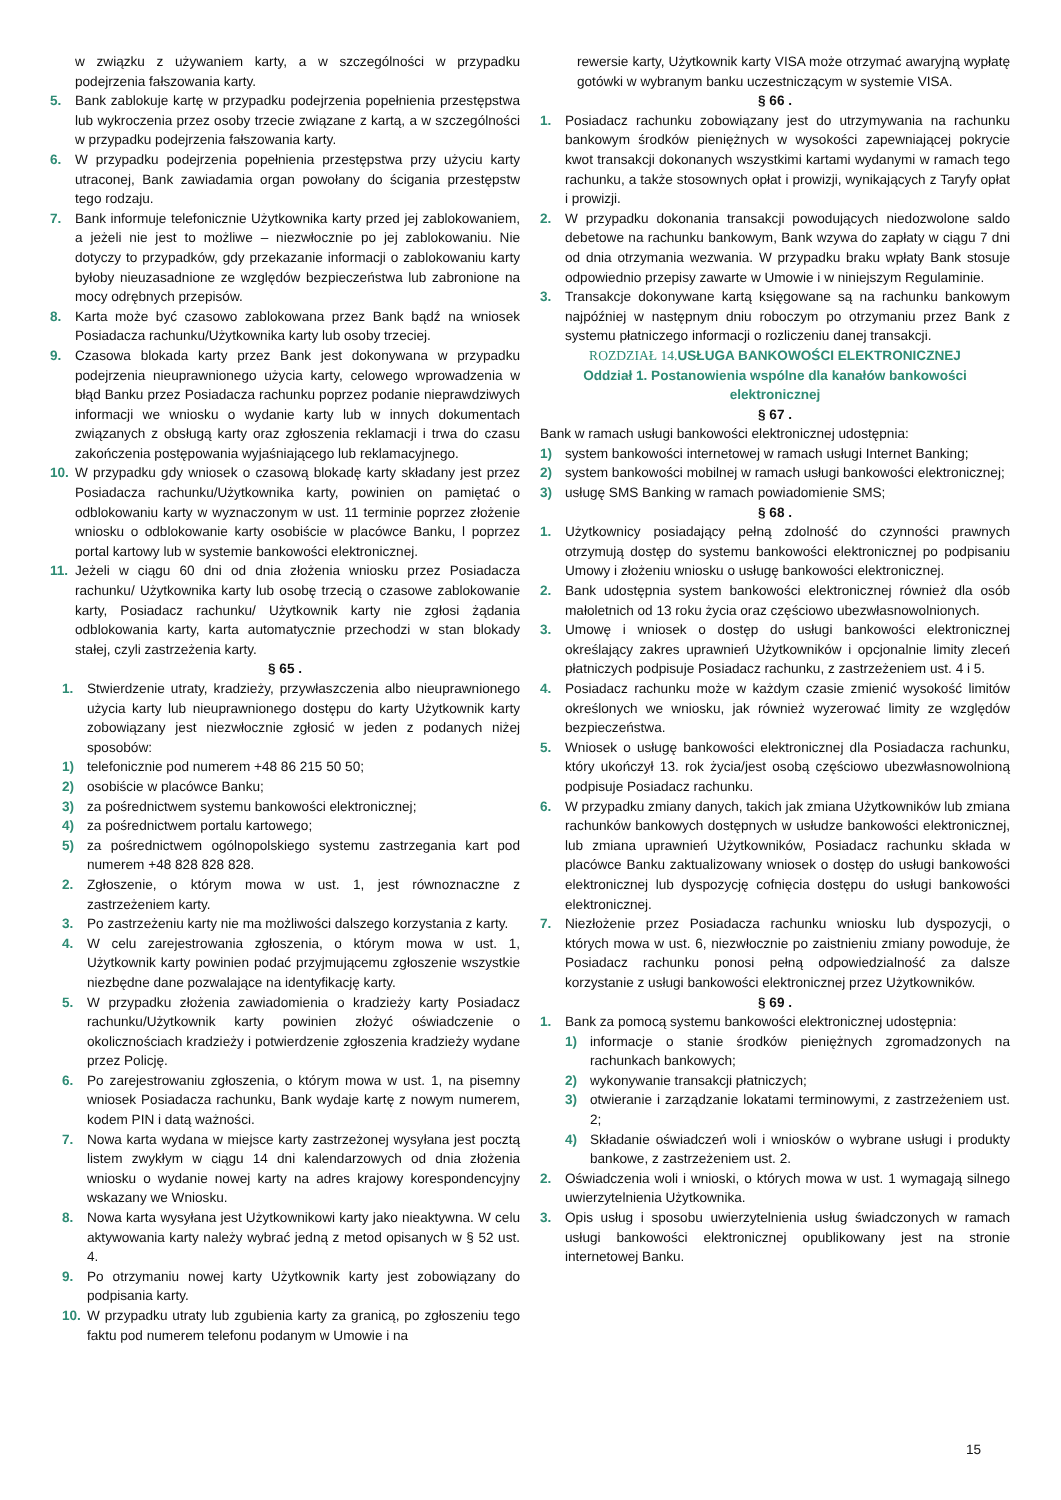w związku z używaniem karty, a w szczególności w przypadku podejrzenia fałszowania karty.
5. Bank zablokuje kartę w przypadku podejrzenia popełnienia przestępstwa lub wykroczenia przez osoby trzecie związane z kartą, a w szczególności w przypadku podejrzenia fałszowania karty.
6. W przypadku podejrzenia popełnienia przestępstwa przy użyciu karty utraconej, Bank zawiadamia organ powołany do ścigania przestępstw tego rodzaju.
7. Bank informuje telefonicznie Użytkownika karty przed jej zablokowaniem, a jeżeli nie jest to możliwe – niezwłocznie po jej zablokowaniu. Nie dotyczy to przypadków, gdy przekazanie informacji o zablokowaniu karty byłoby nieuzasadnione ze względów bezpieczeństwa lub zabronione na mocy odrębnych przepisów.
8. Karta może być czasowo zablokowana przez Bank bądź na wniosek Posiadacza rachunku/Użytkownika karty lub osoby trzeciej.
9. Czasowa blokada karty przez Bank jest dokonywana w przypadku podejrzenia nieuprawnionego użycia karty, celowego wprowadzenia w błąd Banku przez Posiadacza rachunku poprzez podanie nieprawdziwych informacji we wniosku o wydanie karty lub w innych dokumentach związanych z obsługą karty oraz zgłoszenia reklamacji i trwa do czasu zakończenia postępowania wyjaśniającego lub reklamacyjnego.
10. W przypadku gdy wniosek o czasową blokadę karty składany jest przez Posiadacza rachunku/Użytkownika karty, powinien on pamiętać o odblokowaniu karty w wyznaczonym w ust. 11 terminie poprzez złożenie wniosku o odblokowanie karty osobiście w placówce Banku, l poprzez portal kartowy lub w systemie bankowości elektronicznej.
11. Jeżeli w ciągu 60 dni od dnia złożenia wniosku przez Posiadacza rachunku/ Użytkownika karty lub osobę trzecią o czasowe zablokowanie karty, Posiadacz rachunku/ Użytkownik karty nie zgłosi żądania odblokowania karty, karta automatycznie przechodzi w stan blokady stałej, czyli zastrzeżenia karty.
§ 65 .
1. Stwierdzenie utraty, kradzieży, przywłaszczenia albo nieuprawnionego użycia karty lub nieuprawnionego dostępu do karty Użytkownik karty zobowiązany jest niezwłocznie zgłosić w jeden z podanych niżej sposobów:
1) telefonicznie pod numerem +48 86 215 50 50;
2) osobiście w placówce Banku;
3) za pośrednictwem systemu bankowości elektronicznej;
4) za pośrednictwem portalu kartowego;
5) za pośrednictwem ogólnopolskiego systemu zastrzegania kart pod numerem +48 828 828 828.
2. Zgłoszenie, o którym mowa w ust. 1, jest równoznaczne z zastrzeżeniem karty.
3. Po zastrzeżeniu karty nie ma możliwości dalszego korzystania z karty.
4. W celu zarejestrowania zgłoszenia, o którym mowa w ust. 1, Użytkownik karty powinien podać przyjmującemu zgłoszenie wszystkie niezbędne dane pozwalające na identyfikację karty.
5. W przypadku złożenia zawiadomienia o kradzieży karty Posiadacz rachunku/Użytkownik karty powinien złożyć oświadczenie o okolicznościach kradzieży i potwierdzenie zgłoszenia kradzieży wydane przez Policję.
6. Po zarejestrowaniu zgłoszenia, o którym mowa w ust. 1, na pisemny wniosek Posiadacza rachunku, Bank wydaje kartę z nowym numerem, kodem PIN i datą ważności.
7. Nowa karta wydana w miejsce karty zastrzeżonej wysyłana jest pocztą listem zwykłym w ciągu 14 dni kalendarzowych od dnia złożenia wniosku o wydanie nowej karty na adres krajowy korespondencyjny wskazany we Wniosku.
8. Nowa karta wysyłana jest Użytkownikowi karty jako nieaktywna. W celu aktywowania karty należy wybrać jedną z metod opisanych w § 52 ust. 4.
9. Po otrzymaniu nowej karty Użytkownik karty jest zobowiązany do podpisania karty.
10. W przypadku utraty lub zgubienia karty za granicą, po zgłoszeniu tego faktu pod numerem telefonu podanym w Umowie i na
rewersie karty, Użytkownik karty VISA może otrzymać awaryjną wypłatę gotówki w wybranym banku uczestniczącym w systemie VISA.
§ 66 .
1. Posiadacz rachunku zobowiązany jest do utrzymywania na rachunku bankowym środków pieniężnych w wysokości zapewniającej pokrycie kwot transakcji dokonanych wszystkimi kartami wydanymi w ramach tego rachunku, a także stosownych opłat i prowizji, wynikających z Taryfy opłat i prowizji.
2. W przypadku dokonania transakcji powodujących niedozwolone saldo debetowe na rachunku bankowym, Bank wzywa do zapłaty w ciągu 7 dni od dnia otrzymania wezwania. W przypadku braku wpłaty Bank stosuje odpowiednio przepisy zawarte w Umowie i w niniejszym Regulaminie.
3. Transakcje dokonywane kartą księgowane są na rachunku bankowym najpóźniej w następnym dniu roboczym po otrzymaniu przez Bank z systemu płatniczego informacji o rozliczeniu danej transakcji.
ROZDZIAŁ 14. USŁUGA BANKOWOŚCI ELEKTRONICZNEJ
Oddział 1. Postanowienia wspólne dla kanałów bankowości elektronicznej
§ 67 .
Bank w ramach usługi bankowości elektronicznej udostępnia:
1) system bankowości internetowej w ramach usługi Internet Banking;
2) system bankowości mobilnej w ramach usługi bankowości elektronicznej;
3) usługę SMS Banking w ramach powiadomienie SMS;
§ 68 .
1. Użytkownicy posiadający pełną zdolność do czynności prawnych otrzymują dostęp do systemu bankowości elektronicznej po podpisaniu Umowy i złożeniu wniosku o usługę bankowości elektronicznej.
2. Bank udostępnia system bankowości elektronicznej również dla osób małoletnich od 13 roku życia oraz częściowo ubezwłasnowolnionych.
3. Umowę i wniosek o dostęp do usługi bankowości elektronicznej określający zakres uprawnień Użytkowników i opcjonalnie limity zleceń płatniczych podpisuje Posiadacz rachunku, z zastrzeżeniem ust. 4 i 5.
4. Posiadacz rachunku może w każdym czasie zmienić wysokość limitów określonych we wniosku, jak również wyzerować limity ze względów bezpieczeństwa.
5. Wniosek o usługę bankowości elektronicznej dla Posiadacza rachunku, który ukończył 13. rok życia/jest osobą częściowo ubezwłasnowolnioną podpisuje Posiadacz rachunku.
6. W przypadku zmiany danych, takich jak zmiana Użytkowników lub zmiana rachunków bankowych dostępnych w usłudze bankowości elektronicznej, lub zmiana uprawnień Użytkowników, Posiadacz rachunku składa w placówce Banku zaktualizowany wniosek o dostęp do usługi bankowości elektronicznej lub dyspozycję cofnięcia dostępu do usługi bankowości elektronicznej.
7. Niezłożenie przez Posiadacza rachunku wniosku lub dyspozycji, o których mowa w ust. 6, niezwłocznie po zaistnieniu zmiany powoduje, że Posiadacz rachunku ponosi pełną odpowiedzialność za dalsze korzystanie z usługi bankowości elektronicznej przez Użytkowników.
§ 69 .
1. Bank za pomocą systemu bankowości elektronicznej udostępnia:
1) informacje o stanie środków pieniężnych zgromadzonych na rachunkach bankowych;
2) wykonywanie transakcji płatniczych;
3) otwieranie i zarządzanie lokatami terminowymi, z zastrzeżeniem ust. 2;
4) Składanie oświadczeń woli i wniosków o wybrane usługi i produkty bankowe, z zastrzeżeniem ust. 2.
2. Oświadczenia woli i wnioski, o których mowa w ust. 1 wymagają silnego uwierzytelnienia Użytkownika.
3. Opis usług i sposobu uwierzytelnienia usług świadczonych w ramach usługi bankowości elektronicznej opublikowany jest na stronie internetowej Banku.
15